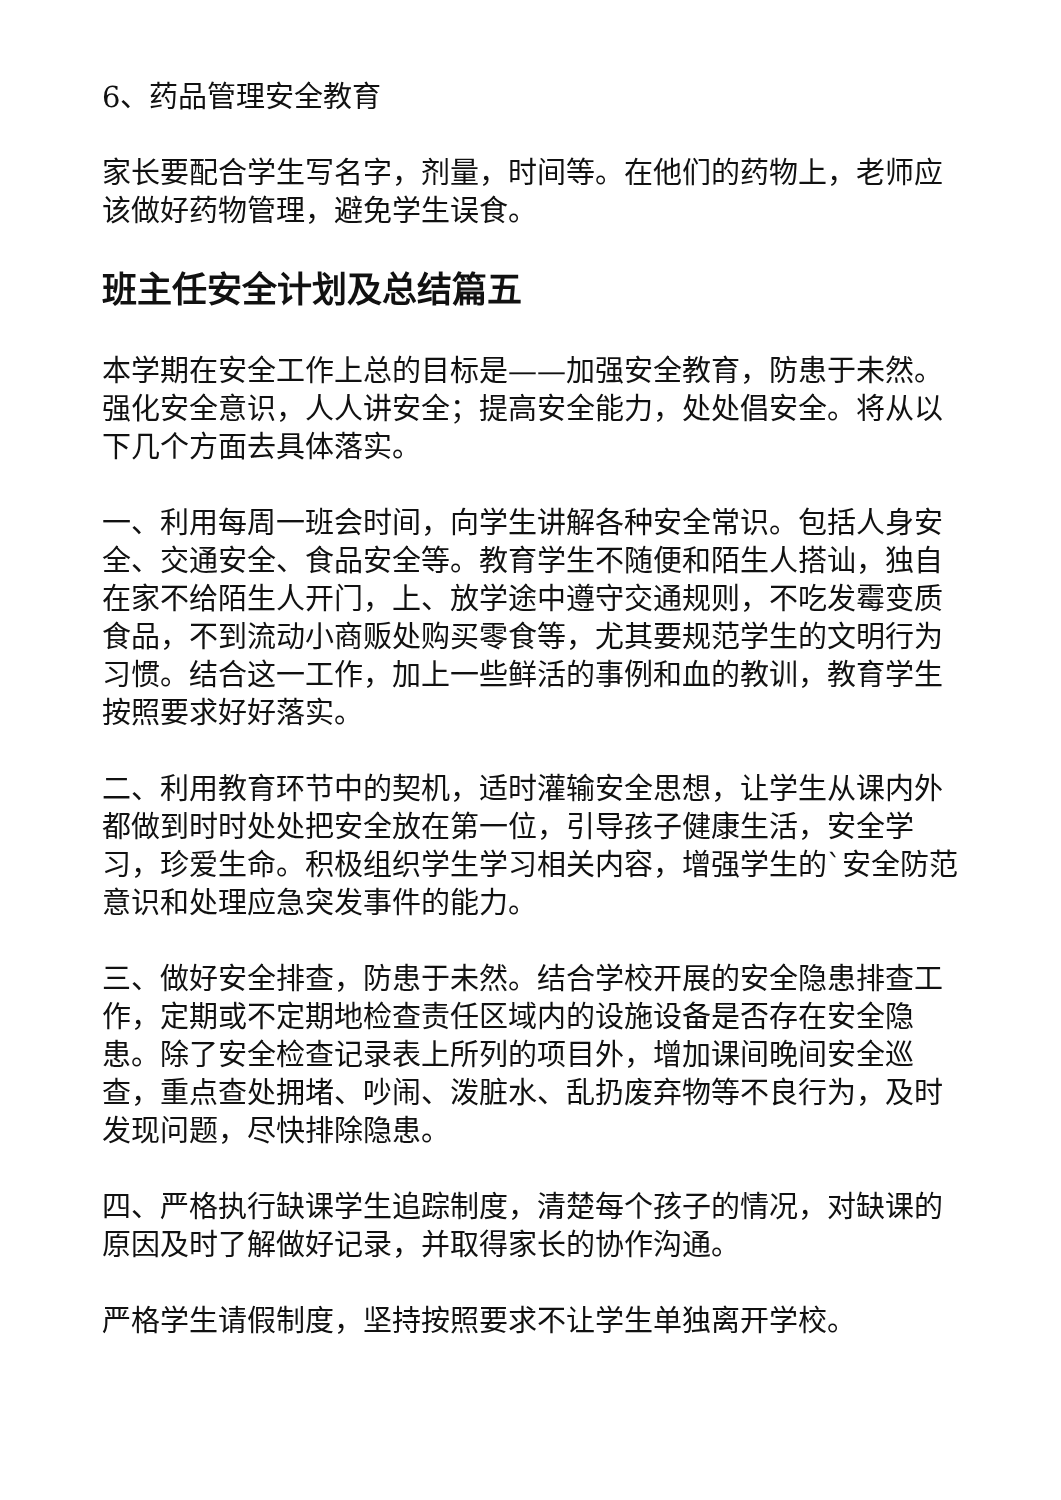6、药品管理安全教育
家长要配合学生写名字，剂量，时间等。在他们的药物上，老师应该做好药物管理，避免学生误食。
班主任安全计划及总结篇五
本学期在安全工作上总的目标是——加强安全教育，防患于未然。强化安全意识，人人讲安全；提高安全能力，处处倡安全。将从以下几个方面去具体落实。
一、利用每周一班会时间，向学生讲解各种安全常识。包括人身安全、交通安全、食品安全等。教育学生不随便和陌生人搭讪，独自在家不给陌生人开门，上、放学途中遵守交通规则，不吃发霉变质食品，不到流动小商贩处购买零食等，尤其要规范学生的文明行为习惯。结合这一工作，加上一些鲜活的事例和血的教训，教育学生按照要求好好落实。
二、利用教育环节中的契机，适时灌输安全思想，让学生从课内外都做到时时处处把安全放在第一位，引导孩子健康生活，安全学习，珍爱生命。积极组织学生学习相关内容，增强学生的`安全防范意识和处理应急突发事件的能力。
三、做好安全排查，防患于未然。结合学校开展的安全隐患排查工作，定期或不定期地检查责任区域内的设施设备是否存在安全隐患。除了安全检查记录表上所列的项目外，增加课间晚间安全巡查，重点查处拥堵、吵闹、泼脏水、乱扔废弃物等不良行为，及时发现问题，尽快排除隐患。
四、严格执行缺课学生追踪制度，清楚每个孩子的情况，对缺课的原因及时了解做好记录，并取得家长的协作沟通。
严格学生请假制度，坚持按照要求不让学生单独离开学校。